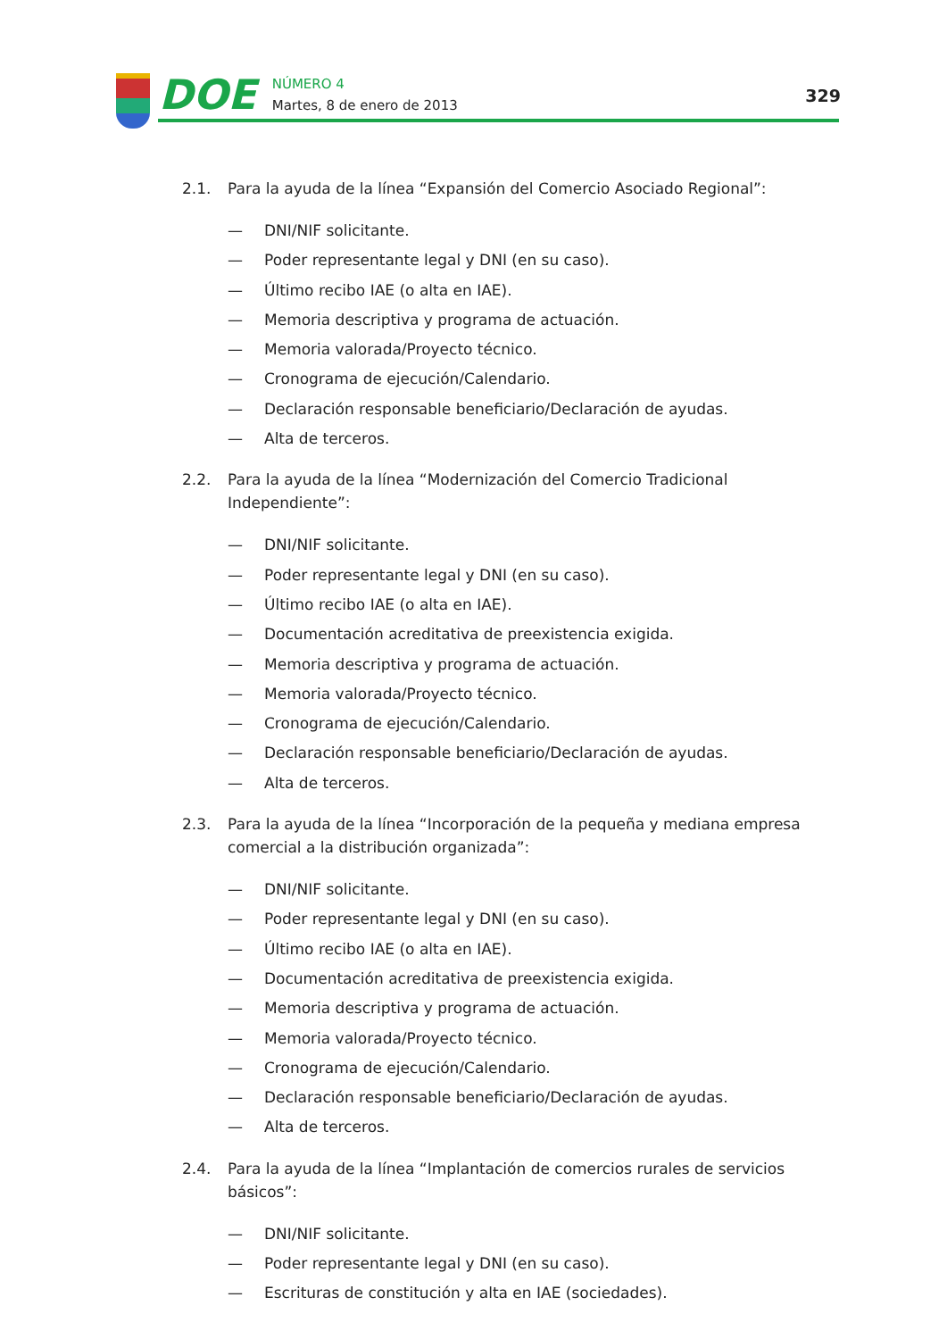DOE
NÚMERO 4
Martes, 8 de enero de 2013
329
2.1. Para la ayuda de la línea “Expansión del Comercio Asociado Regional”:
— DNI/NIF solicitante.
— Poder representante legal y DNI (en su caso).
— Último recibo IAE (o alta en IAE).
— Memoria descriptiva y programa de actuación.
— Memoria valorada/Proyecto técnico.
— Cronograma de ejecución/Calendario.
— Declaración responsable beneficiario/Declaración de ayudas.
— Alta de terceros.
2.2. Para la ayuda de la línea “Modernización del Comercio Tradicional Independiente”:
— DNI/NIF solicitante.
— Poder representante legal y DNI (en su caso).
— Último recibo IAE (o alta en IAE).
— Documentación acreditativa de preexistencia exigida.
— Memoria descriptiva y programa de actuación.
— Memoria valorada/Proyecto técnico.
— Cronograma de ejecución/Calendario.
— Declaración responsable beneficiario/Declaración de ayudas.
— Alta de terceros.
2.3. Para la ayuda de la línea “Incorporación de la pequeña y mediana empresa comercial a la distribución organizada”:
— DNI/NIF solicitante.
— Poder representante legal y DNI (en su caso).
— Último recibo IAE (o alta en IAE).
— Documentación acreditativa de preexistencia exigida.
— Memoria descriptiva y programa de actuación.
— Memoria valorada/Proyecto técnico.
— Cronograma de ejecución/Calendario.
— Declaración responsable beneficiario/Declaración de ayudas.
— Alta de terceros.
2.4. Para la ayuda de la línea “Implantación de comercios rurales de servicios básicos”:
— DNI/NIF solicitante.
— Poder representante legal y DNI (en su caso).
— Escrituras de constitución y alta en IAE (sociedades).